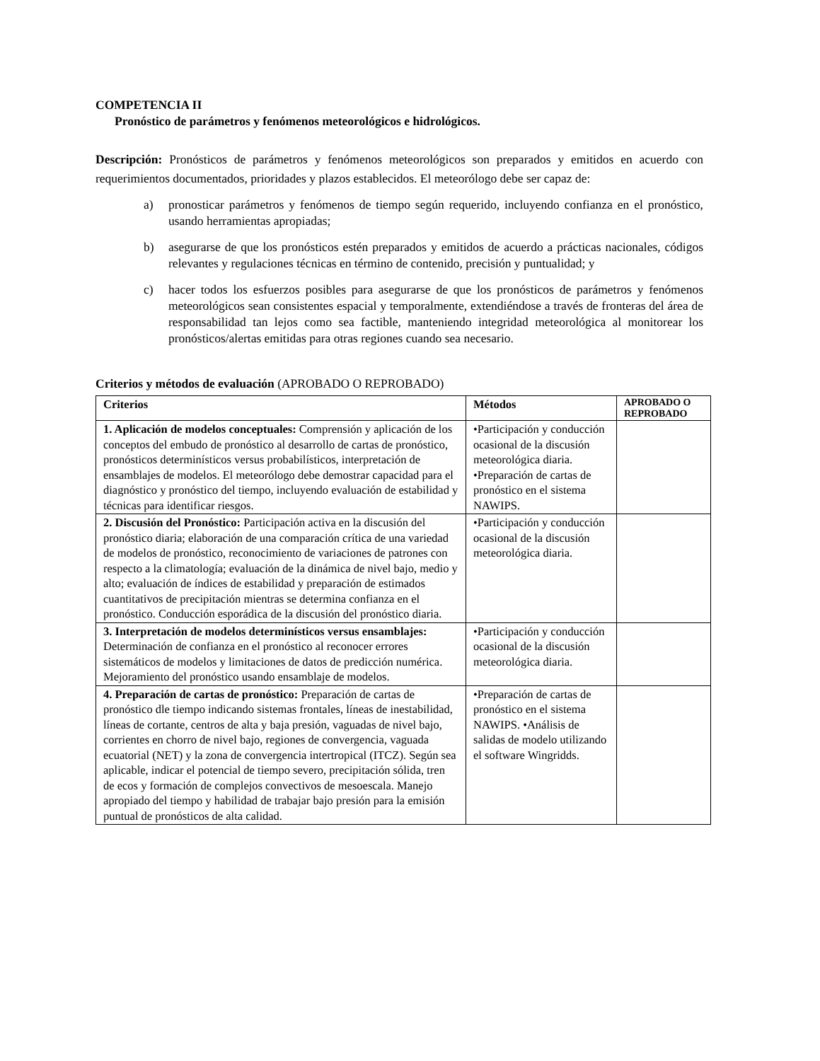COMPETENCIA II
Pronóstico de parámetros y fenómenos meteorológicos e hidrológicos.
Descripción: Pronósticos de parámetros y fenómenos meteorológicos son preparados y emitidos en acuerdo con requerimientos documentados, prioridades y plazos establecidos. El meteorólogo debe ser capaz de:
a) pronosticar parámetros y fenómenos de tiempo según requerido, incluyendo confianza en el pronóstico, usando herramientas apropiadas;
b) asegurarse de que los pronósticos estén preparados y emitidos de acuerdo a prácticas nacionales, códigos relevantes y regulaciones técnicas en término de contenido, precisión y puntualidad; y
c) hacer todos los esfuerzos posibles para asegurarse de que los pronósticos de parámetros y fenómenos meteorológicos sean consistentes espacial y temporalmente, extendiéndose a través de fronteras del área de responsabilidad tan lejos como sea factible, manteniendo integridad meteorológica al monitorear los pronósticos/alertas emitidas para otras regiones cuando sea necesario.
Criterios y métodos de evaluación (APROBADO O REPROBADO)
| Criterios | Métodos | APROBADO O REPROBADO |
| --- | --- | --- |
| 1. Aplicación de modelos conceptuales: Comprensión y aplicación de los conceptos del embudo de pronóstico al desarrollo de cartas de pronóstico, pronósticos determinísticos versus probabilísticos, interpretación de ensamblajes de modelos. El meteorólogo debe demostrar capacidad para el diagnóstico y pronóstico del tiempo, incluyendo evaluación de estabilidad y técnicas para identificar riesgos. | •Participación y conducción ocasional de la discusión meteorológica diaria. •Preparación de cartas de pronóstico en el sistema NAWIPS. | |
| 2. Discusión del Pronóstico: Participación activa en la discusión del pronóstico diaria; elaboración de una comparación crítica de una variedad de modelos de pronóstico, reconocimiento de variaciones de patrones con respecto a la climatología; evaluación de la dinámica de nivel bajo, medio y alto; evaluación de índices de estabilidad y preparación de estimados cuantitativos de precipitación mientras se determina confianza en el pronóstico. Conducción esporádica de la discusión del pronóstico diaria. | •Participación y conducción ocasional de la discusión meteorológica diaria. | |
| 3. Interpretación de modelos determinísticos versus ensamblajes: Determinación de confianza en el pronóstico al reconocer errores sistemáticos de modelos y limitaciones de datos de predicción numérica. Mejoramiento del pronóstico usando ensamblaje de modelos. | •Participación y conducción ocasional de la discusión meteorológica diaria. | |
| 4. Preparación de cartas de pronóstico: Preparación de cartas de pronóstico dle tiempo indicando sistemas frontales, líneas de inestabilidad, líneas de cortante, centros de alta y baja presión, vaguadas de nivel bajo, corrientes en chorro de nivel bajo, regiones de convergencia, vaguada ecuatorial (NET) y la zona de convergencia intertropical (ITCZ). Según sea aplicable, indicar el potencial de tiempo severo, precipitación sólida, tren de ecos y formación de complejos convectivos de mesoescala. Manejo apropiado del tiempo y habilidad de trabajar bajo presión para la emisión puntual de pronósticos de alta calidad. | •Preparación de cartas de pronóstico en el sistema NAWIPS. •Análisis de salidas de modelo utilizando el software Wingridds. | |